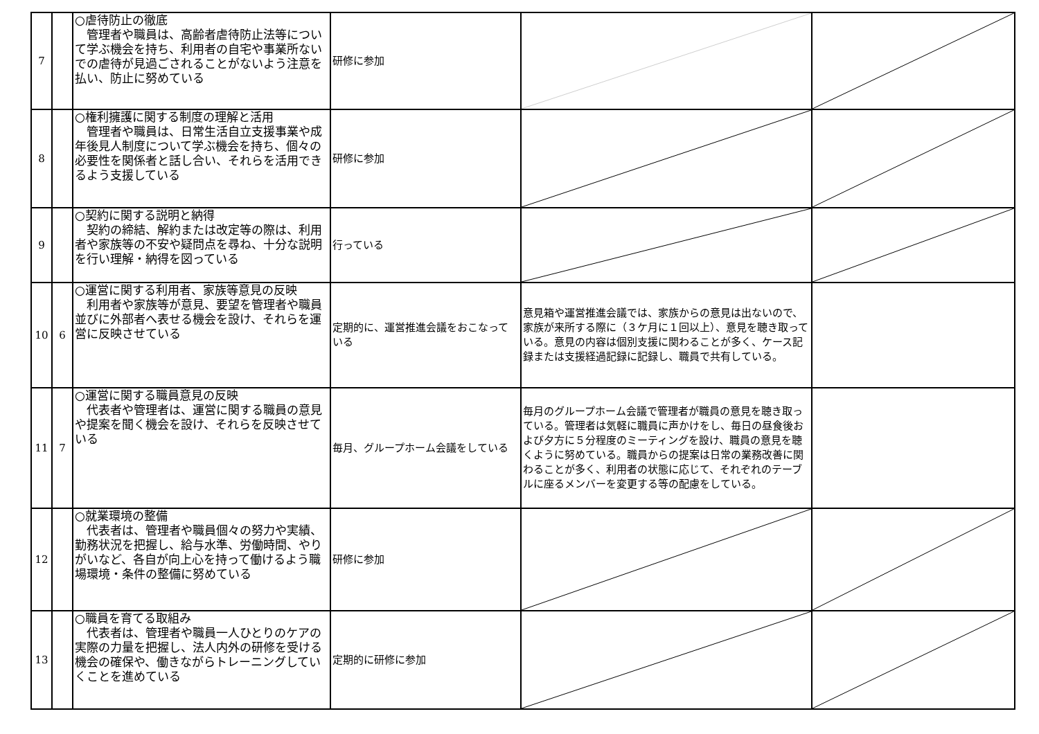| 7 | | ○虐待防止の徹底 管理者や職員は、高齢者虐待防止法等について学ぶ機会を持ち、利用者の自宅や事業所ないでの虐待が見過ごされることがないよう注意を払い、防止に努めている | 研修に参加 | | |
| 8 | | ○権利擁護に関する制度の理解と活用 管理者や職員は、日常生活自立支援事業や成年後見人制度について学ぶ機会を持ち、個々の必要性を関係者と話し合い、それらを活用できるよう支援している | 研修に参加 | | |
| 9 | | ○契約に関する説明と納得 契約の締結、解約または改定等の際は、利用者や家族等の不安や疑問点を尋ね、十分な説明を行い理解・納得を図っている | 行っている | | |
| 10 | 6 | ○運営に関する利用者、家族等意見の反映 利用者や家族等が意見、要望を管理者や職員並びに外部者へ表せる機会を設け、それらを運営に反映させている | 定期的に、運営推進会議をおこなっている | 意見箱や運営推進会議では、家族からの意見は出ないので、家族が来所する際に（３ケ月に１回以上）、意見を聴き取っている。意見の内容は個別支援に関わることが多く、ケース記録または支援経過記録に記録し、職員で共有している。 | |
| 11 | 7 | ○運営に関する職員意見の反映 代表者や管理者は、運営に関する職員の意見や提案を聞く機会を設け、それらを反映させている | 毎月、グループホーム会議をしている | 毎月のグループホーム会議で管理者が職員の意見を聴き取っている。管理者は気軽に職員に声かけをし、毎日の昼食後および夕方に５分程度のミーティングを設け、職員の意見を聴くように努めている。職員からの提案は日常の業務改善に関わることが多く、利用者の状態に応じて、それぞれのテーブルに座るメンバーを変更する等の配慮をしている。 | |
| 12 | | ○就業環境の整備 代表者は、管理者や職員個々の努力や実績、勤務状況を把握し、給与水準、労働時間、やりがいなど、各自が向上心を持って働けるよう職場環境・条件の整備に努めている | 研修に参加 | | |
| 13 | | ○職員を育てる取組み 代表者は、管理者や職員一人ひとりのケアの実際の力量を把握し、法人内外の研修を受ける機会の確保や、働きながらトレーニングしていくことを進めている | 定期的に研修に参加 | | |